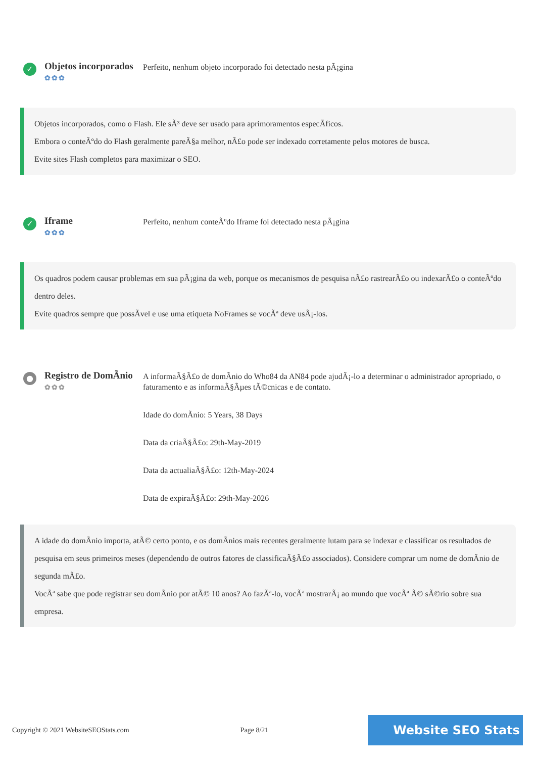✓
Objetos incorporados
✿✿✿
Perfeito, nenhum objeto incorporado foi detectado nesta pÃ¡gina
Objetos incorporados, como o Flash. Ele sÃ³ deve ser usado para aprimoramentos especÃficos.
Embora o conteÃºdo do Flash geralmente pareÃ§a melhor, nÃ£o pode ser indexado corretamente pelos motores de busca.
Evite sites Flash completos para maximizar o SEO.
✓
Iframe
✿✿✿
Perfeito, nenhum conteÃºdo Iframe foi detectado nesta pÃ¡gina
Os quadros podem causar problemas em sua pÃ¡gina da web, porque os mecanismos de pesquisa nÃ£o rastrearÃ£o ou indexarÃ£o o conteÃºdo dentro deles.
Evite quadros sempre que possÃvel e use uma etiqueta NoFrames se vocÃª deve usÃ¡-los.
●
Registro de DomÃnio
✿✿✿
A informaÃ§Ã£o de domÃnio do Who84 da AN84 pode ajudÃ¡-lo a determinar o administrador apropriado, o faturamento e as informaÃ§Ãµes tÃ©cnicas e de contato.
Idade do domÃnio: 5 Years, 38 Days
Data da criaÃ§Ã£o: 29th-May-2019
Data da actualiaÃ§Ã£o: 12th-May-2024
Data de expiraÃ§Ã£o: 29th-May-2026
A idade do domÃnio importa, atÃ© certo ponto, e os domÃnios mais recentes geralmente lutam para se indexar e classificar os resultados de pesquisa em seus primeiros meses (dependendo de outros fatores de classificaÃ§Ã£o associados). Considere comprar um nome de domÃnio de segunda mÃ£o.
VocÃª sabe que pode registrar seu domÃnio por atÃ© 10 anos? Ao fazÃª-lo, vocÃª mostrarÃ¡ ao mundo que vocÃª Ã© sÃ©rio sobre sua empresa.
Copyright © 2021 WebsiteSEOStats.com Page 8/21 Website SEO Stats